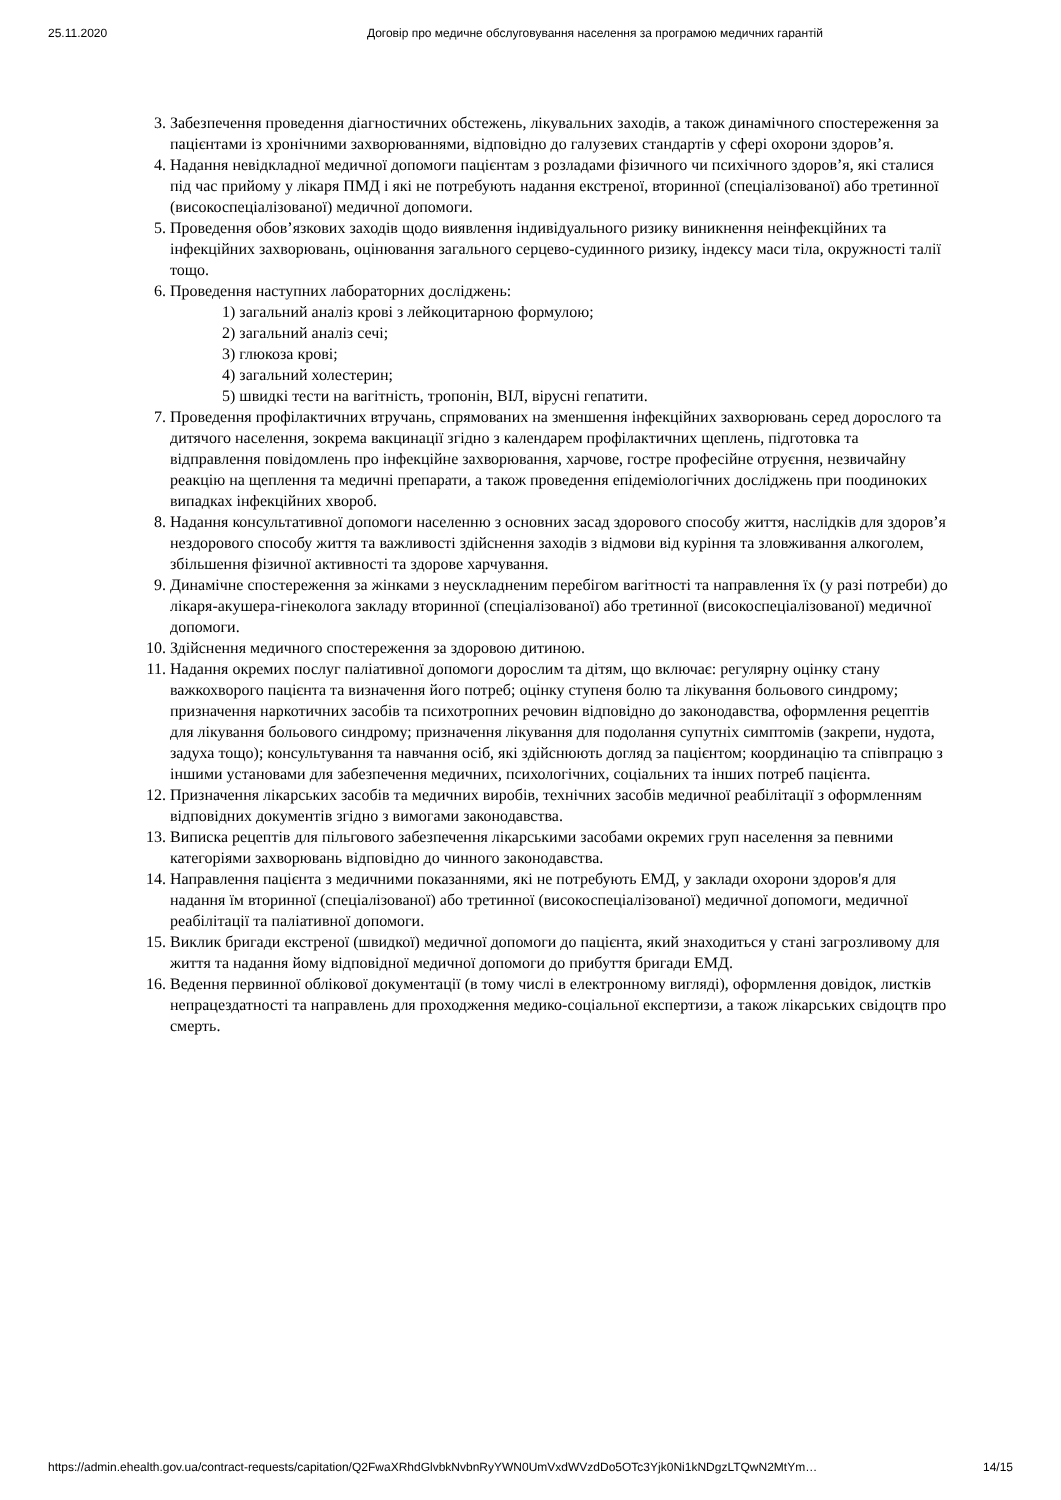25.11.2020 Договір про медичне обслуговування населення за програмою медичних гарантій
3. Забезпечення проведення діагностичних обстежень, лікувальних заходів, а також динамічного спостереження за пацієнтами із хронічними захворюваннями, відповідно до галузевих стандартів у сфері охорони здоров’я.
4. Надання невідкладної медичної допомоги пацієнтам з розладами фізичного чи психічного здоров’я, які сталися під час прийому у лікаря ПМД і які не потребують надання екстреної, вторинної (спеціалізованої) або третинної (високоспеціалізованої) медичної допомоги.
5. Проведення обов’язкових заходів щодо виявлення індивідуального ризику виникнення неінфекційних та інфекційних захворювань, оцінювання загального серцево-судинного ризику, індексу маси тіла, окружності талії тощо.
6. Проведення наступних лабораторних досліджень:
1) загальний аналіз крові з лейкоцитарною формулою;
2) загальний аналіз сечі;
3) глюкоза крові;
4) загальний холестерин;
5) швидкі тести на вагітність, тропонін, ВІЛ, вірусні гепатити.
7. Проведення профілактичних втручань, спрямованих на зменшення інфекційних захворювань серед дорослого та дитячого населення, зокрема вакцинації згідно з календарем профілактичних щеплень, підготовка та відправлення повідомлень про інфекційне захворювання, харчове, гостре професійне отруєння, незвичайну реакцію на щеплення та медичні препарати, а також проведення епідеміологічних досліджень при поодиноких випадках інфекційних хвороб.
8. Надання консультативної допомоги населенню з основних засад здорового способу життя, наслідків для здоров’я нездорового способу життя та важливості здійснення заходів з відмови від куріння та зловживання алкоголем, збільшення фізичної активності та здорове харчування.
9. Динамічне спостереження за жінками з неускладненим перебігом вагітності та направлення їх (у разі потреби) до лікаря-акушера-гінеколога закладу вторинної (спеціалізованої) або третинної (високоспеціалізованої) медичної допомоги.
10. Здійснення медичного спостереження за здоровою дитиною.
11. Надання окремих послуг паліативної допомоги дорослим та дітям, що включає: регулярну оцінку стану важкохворого пацієнта та визначення його потреб; оцінку ступеня болю та лікування больового синдрому; призначення наркотичних засобів та психотропних речовин відповідно до законодавства, оформлення рецептів для лікування больового синдрому; призначення лікування для подолання супутніх симптомів (закрепи, нудота, задуха тощо); консультування та навчання осіб, які здійснюють догляд за пацієнтом; координацію та співпрацю з іншими установами для забезпечення медичних, психологічних, соціальних та інших потреб пацієнта.
12. Призначення лікарських засобів та медичних виробів, технічних засобів медичної реабілітації з оформленням відповідних документів згідно з вимогами законодавства.
13. Виписка рецептів для пільгового забезпечення лікарськими засобами окремих груп населення за певними категоріями захворювань відповідно до чинного законодавства.
14. Направлення пацієнта з медичними показаннями, які не потребують ЕМД, у заклади охорони здоров'я для надання їм вторинної (спеціалізованої) або третинної (високоспеціалізованої) медичної допомоги, медичної реабілітації та паліативної допомоги.
15. Виклик бригади екстреної (швидкої) медичної допомоги до пацієнта, який знаходиться у стані загрозливому для життя та надання йому відповідної медичної допомоги до прибуття бригади ЕМД.
16. Ведення первинної облікової документації (в тому числі в електронному вигляді), оформлення довідок, листків непрацездатності та направлень для проходження медико-соціальної експертизи, а також лікарських свідоцтв про смерть.
https://admin.ehealth.gov.ua/contract-requests/capitation/Q2FwaXRhdGlvbkNvbnRyYWN0UmVxdWVzdDo5OTc3Yjk0Ni1kNDgzLTQwN2MtYm… 14/15